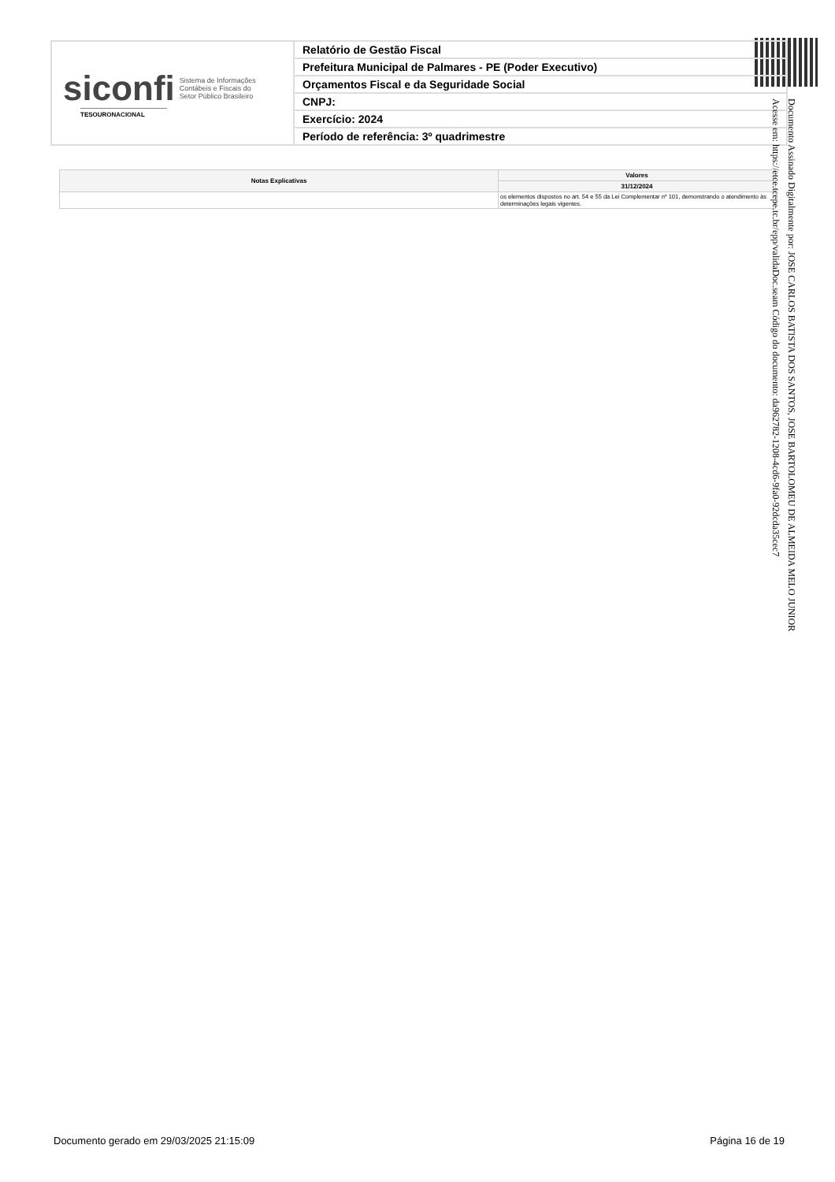siconfi Sistema de Informações
Contábeis e Fiscais do
Setor Público Brasileiro
TESOURONACIONAL
Relatório de Gestão Fiscal
Prefeitura Municipal de Palmares - PE (Poder Executivo)
Orçamentos Fiscal e da Seguridade Social
CNPJ:
Exercício: 2024
Período de referência: 3º quadrimestre
| Notas Explicativas | Valores |
| --- | --- |
| | 31/12/2024 |
| | os elementos dispostos no art. 54 e 55 da Lei Complementar nº 101, demonstrando o atendimento às determinações legais vigentes. |
Documento Assinado Digitalmente por: JOSE CARLOS BATISTA DOS SANTOS, JOSE BARTOLOMEU DE ALMEIDA MELO JUNIOR
Acesse em: https://etce.tcepe.tc.br/epp/validaDoc.seam Código do documento: da962782-1208-4cd6-9fa0-92dcda35cec7
Documento gerado em 29/03/2025 21:15:09 Página 16 de 19